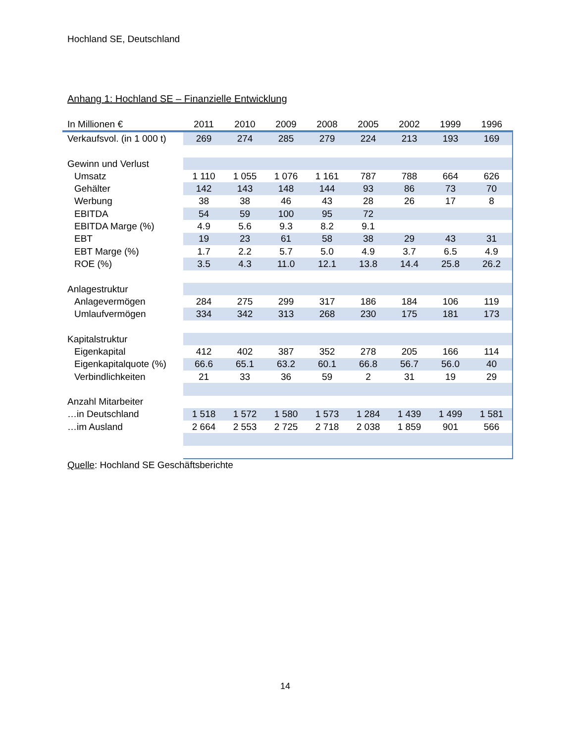Hochland SE, Deutschland
Anhang 1: Hochland SE – Finanzielle Entwicklung
| In Millionen € | 2011 | 2010 | 2009 | 2008 | 2005 | 2002 | 1999 | 1996 |
| --- | --- | --- | --- | --- | --- | --- | --- | --- |
| Verkaufsvol. (in 1 000 t) | 269 | 274 | 285 | 279 | 224 | 213 | 193 | 169 |
| Gewinn und Verlust | | | | | | | | |
| Umsatz | 1 110 | 1 055 | 1 076 | 1 161 | 787 | 788 | 664 | 626 |
| Gehälter | 142 | 143 | 148 | 144 | 93 | 86 | 73 | 70 |
| Werbung | 38 | 38 | 46 | 43 | 28 | 26 | 17 | 8 |
| EBITDA | 54 | 59 | 100 | 95 | 72 | | | |
| EBITDA Marge (%) | 4.9 | 5.6 | 9.3 | 8.2 | 9.1 | | | |
| EBT | 19 | 23 | 61 | 58 | 38 | 29 | 43 | 31 |
| EBT Marge (%) | 1.7 | 2.2 | 5.7 | 5.0 | 4.9 | 3.7 | 6.5 | 4.9 |
| ROE (%) | 3.5 | 4.3 | 11.0 | 12.1 | 13.8 | 14.4 | 25.8 | 26.2 |
| Anlagestruktur | | | | | | | | |
| Anlagevermögen | 284 | 275 | 299 | 317 | 186 | 184 | 106 | 119 |
| Umlaufvermögen | 334 | 342 | 313 | 268 | 230 | 175 | 181 | 173 |
| Kapitalstruktur | | | | | | | | |
| Eigenkapital | 412 | 402 | 387 | 352 | 278 | 205 | 166 | 114 |
| Eigenkapitalquote (%) | 66.6 | 65.1 | 63.2 | 60.1 | 66.8 | 56.7 | 56.0 | 40 |
| Verbindlichkeiten | 21 | 33 | 36 | 59 | 2 | 31 | 19 | 29 |
| Anzahl Mitarbeiter | | | | | | | | |
| …in Deutschland | 1 518 | 1 572 | 1 580 | 1 573 | 1 284 | 1 439 | 1 499 | 1 581 |
| …im Ausland | 2 664 | 2 553 | 2 725 | 2 718 | 2 038 | 1 859 | 901 | 566 |
Quelle: Hochland SE Geschäftsberichte
14